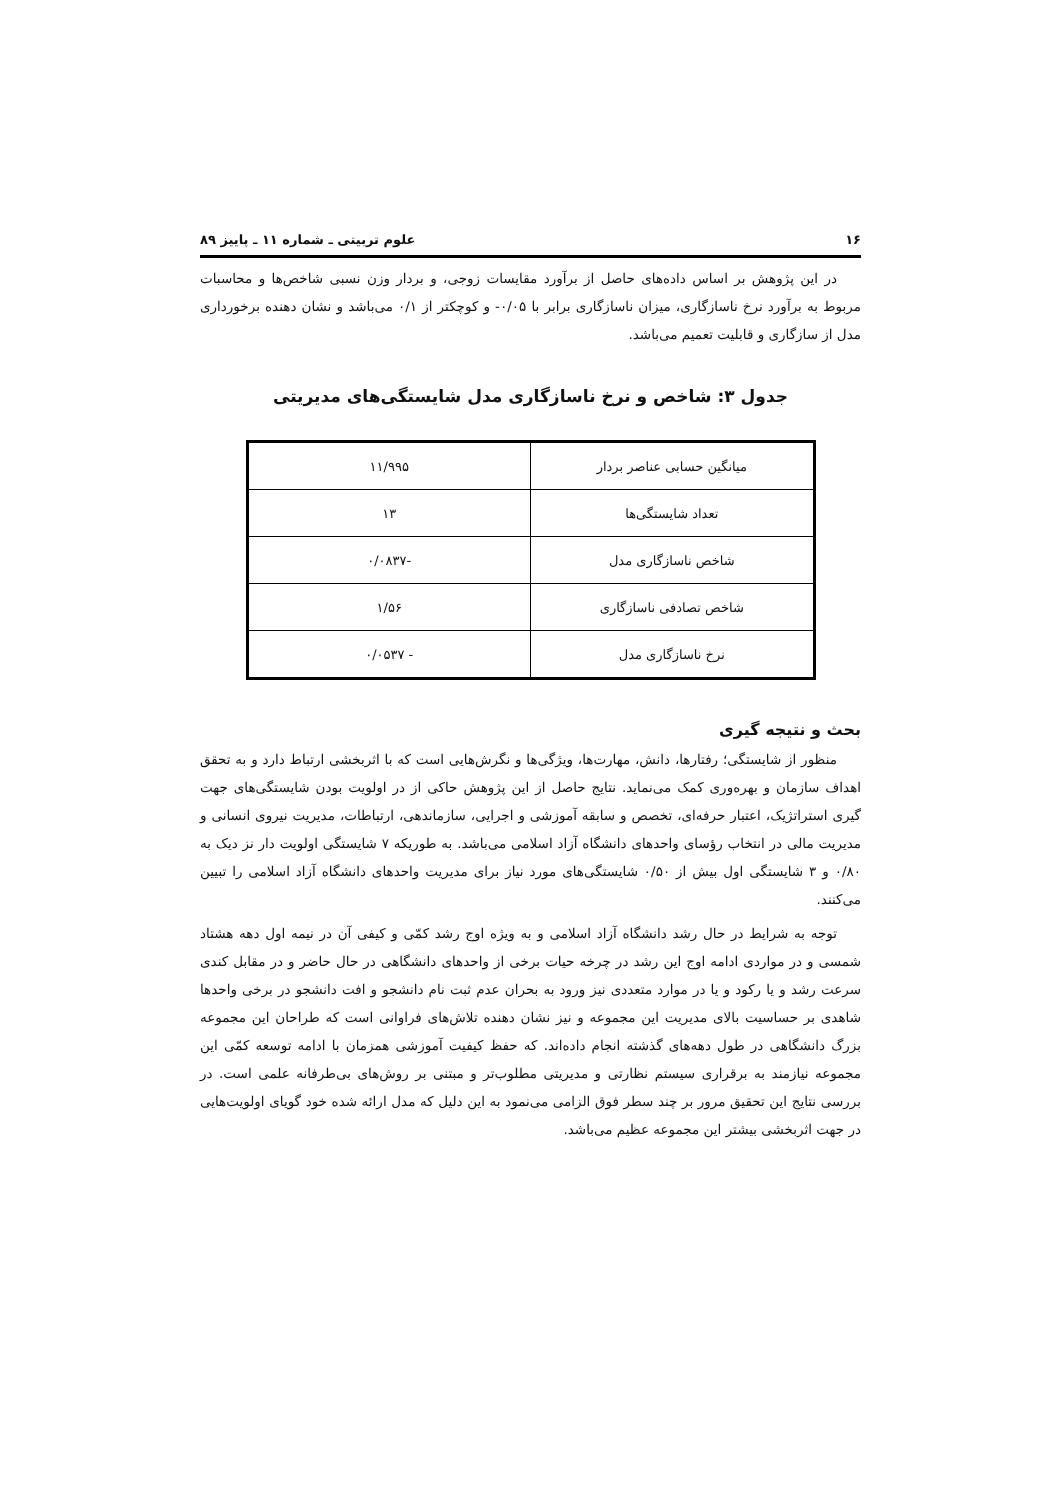۱۶ علوم تربیتی ـ شماره ۱۱ ـ پاییز ۸۹
در این پژوهش بر اساس داده‌های حاصل از برآورد مقایسات زوجی، و بردار وزن نسبی شاخص‌ها و محاسبات مربوط به برآورد نرخ ناسازگاری، میزان ناسازگاری برابر با ۰/۰۵- و کوچکتر از ۰/۱ می‌باشد و نشان دهنده برخورداری مدل از سازگاری و قابلیت تعمیم می‌باشد.
جدول ۳: شاخص و نرخ ناسازگاری مدل شایستگی‌های مدیریتی
| میانگین حسابی عناصر بردار | ۱۱/۹۹۵ |
| تعداد شایستگی‌ها | ۱۳ |
| شاخص ناسازگاری مدل | -۰/۰۸۳۷ |
| شاخص تصادفی ناسازگاری | ۱/۵۶ |
| نرخ ناسازگاری مدل | - ۰/۰۵۳۷ |
بحث و نتیجه گیری
منظور از شایستگی؛ رفتارها، دانش، مهارت‌ها، ویژگی‌ها و نگرش‌هایی است که با اثربخشی ارتباط دارد و به تحقق اهداف سازمان و بهره‌وری کمک می‌نماید. نتایج حاصل از این پژوهش حاکی از در اولویت بودن شایستگی‌های جهت گیری استراتژیک، اعتبار حرفه‌ای، تخصص و سابقه آموزشی و اجرایی، سازماندهی، ارتباطات، مدیریت نیروی انسانی و مدیریت مالی در انتخاب رؤسای واحدهای دانشگاه آزاد اسلامی می‌باشد. به طوریکه ۷ شایستگی اولویت دار نز دیک به ۰/۸۰ و ۳ شایستگی اول بیش از ۰/۵۰ شایستگی‌های مورد نیاز برای مدیریت واحدهای دانشگاه آزاد اسلامی را تبیین می‌کنند.
توجه به شرایط در حال رشد دانشگاه آزاد اسلامی و به ویژه اوج رشد کمّی و کیفی آن در نیمه اول دهه هشتاد شمسی و در مواردی ادامه اوج این رشد در چرخه حیات برخی از واحدهای دانشگاهی در حال حاضر و در مقابل کندی سرعت رشد و یا رکود و یا در موارد متعددی نیز ورود به بحران عدم ثبت نام دانشجو و افت دانشجو در برخی واحدها شاهدی بر حساسیت بالای مدیریت این مجموعه و نیز نشان دهنده تلاش‌های فراوانی است که طراحان این مجموعه بزرگ دانشگاهی در طول دهه‌های گذشته انجام داده‌اند. که حفظ کیفیت آموزشی همزمان با ادامه توسعه کمّی این مجموعه نیازمند به برقراری سیستم نظارتی و مدیریتی مطلوب‌تر و مبتنی بر روش‌های بی‌طرفانه علمی است. در بررسی نتایج این تحقیق مرور بر چند سطر فوق الزامی می‌نمود به این دلیل که مدل ارائه شده خود گویای اولویت‌هایی در جهت اثربخشی بیشتر این مجموعه عظیم می‌باشد.